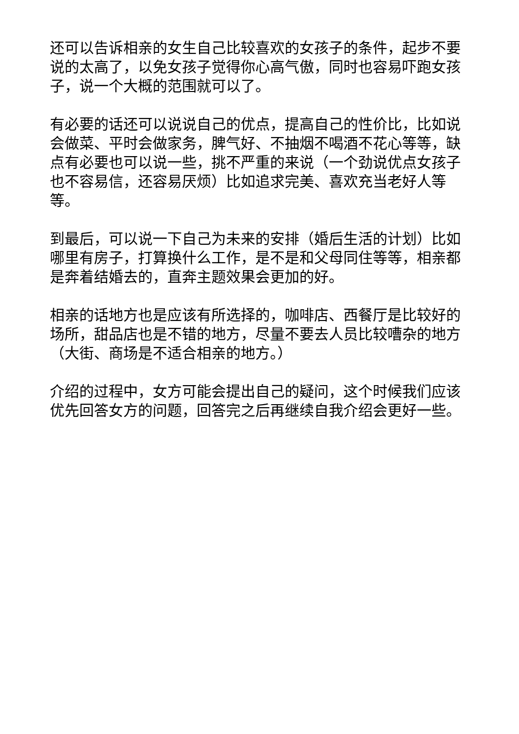还可以告诉相亲的女生自己比较喜欢的女孩子的条件，起步不要说的太高了，以免女孩子觉得你心高气傲，同时也容易吓跑女孩子，说一个大概的范围就可以了。
有必要的话还可以说说自己的优点，提高自己的性价比，比如说会做菜、平时会做家务，脾气好、不抽烟不喝酒不花心等等，缺点有必要也可以说一些，挑不严重的来说（一个劲说优点女孩子也不容易信，还容易厌烦）比如追求完美、喜欢充当老好人等等。
到最后，可以说一下自己为未来的安排（婚后生活的计划）比如哪里有房子，打算换什么工作，是不是和父母同住等等，相亲都是奔着结婚去的，直奔主题效果会更加的好。
相亲的话地方也是应该有所选择的，咖啡店、西餐厅是比较好的场所，甜品店也是不错的地方，尽量不要去人员比较嘈杂的地方（大街、商场是不适合相亲的地方。）
介绍的过程中，女方可能会提出自己的疑问，这个时候我们应该优先回答女方的问题，回答完之后再继续自我介绍会更好一些。